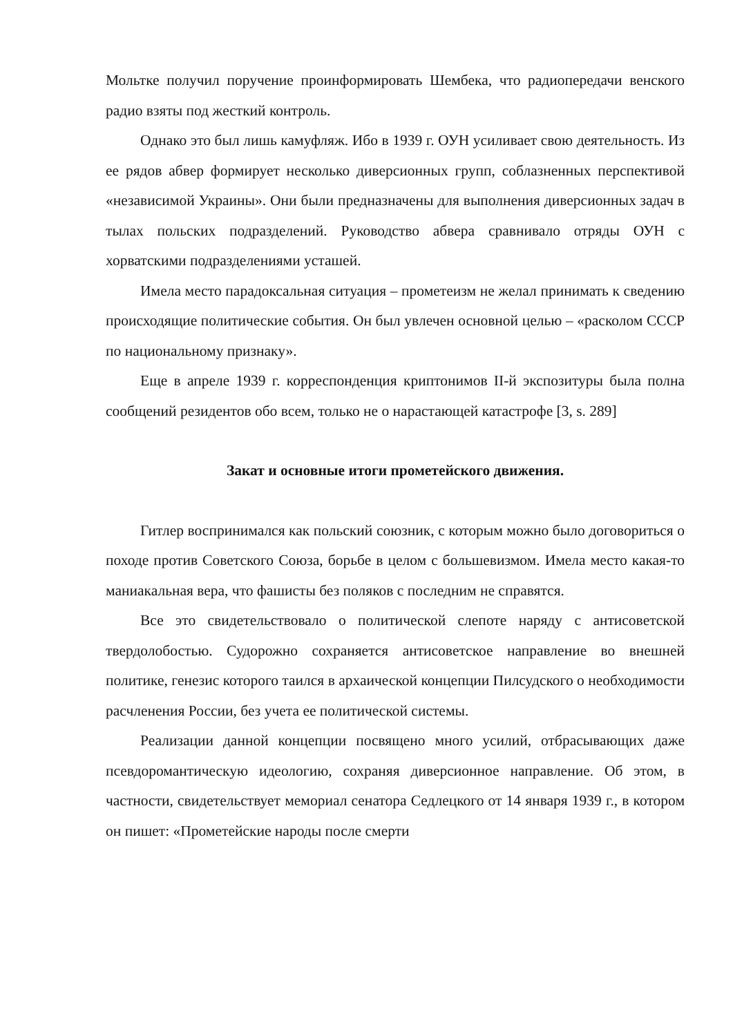Мольтке получил поручение проинформировать Шембека, что радиопередачи венского радио взяты под жесткий контроль.
Однако это был лишь камуфляж. Ибо в 1939 г. ОУН усиливает свою деятельность. Из ее рядов абвер формирует несколько диверсионных групп, соблазненных перспективой «независимой Украины». Они были предназначены для выполнения диверсионных задач в тылах польских подразделений. Руководство абвера сравнивало отряды ОУН с хорватскими подразделениями усташей.
Имела место парадоксальная ситуация – прометеизм не желал принимать к сведению происходящие политические события. Он был увлечен основной целью – «расколом СССР по национальному признаку».
Еще в апреле 1939 г. корреспонденция криптонимов II-й экспозитуры была полна сообщений резидентов обо всем, только не о нарастающей катастрофе [3, s. 289]
Закат и основные итоги прометейского движения.
Гитлер воспринимался как польский союзник, с которым можно было договориться о походе против Советского Союза, борьбе в целом с большевизмом. Имела место какая-то маниакальная вера, что фашисты без поляков с последним не справятся.
Все это свидетельствовало о политической слепоте наряду с антисоветской твердолобостью. Судорожно сохраняется антисоветское направление во внешней политике, генезис которого таился в архаической концепции Пилсудского о необходимости расчленения России, без учета ее политической системы.
Реализации данной концепции посвящено много усилий, отбрасывающих даже псевдоромантическую идеологию, сохраняя диверсионное направление. Об этом, в частности, свидетельствует мемориал сенатора Седлецкого от 14 января 1939 г., в котором он пишет: «Прометейские народы после смерти